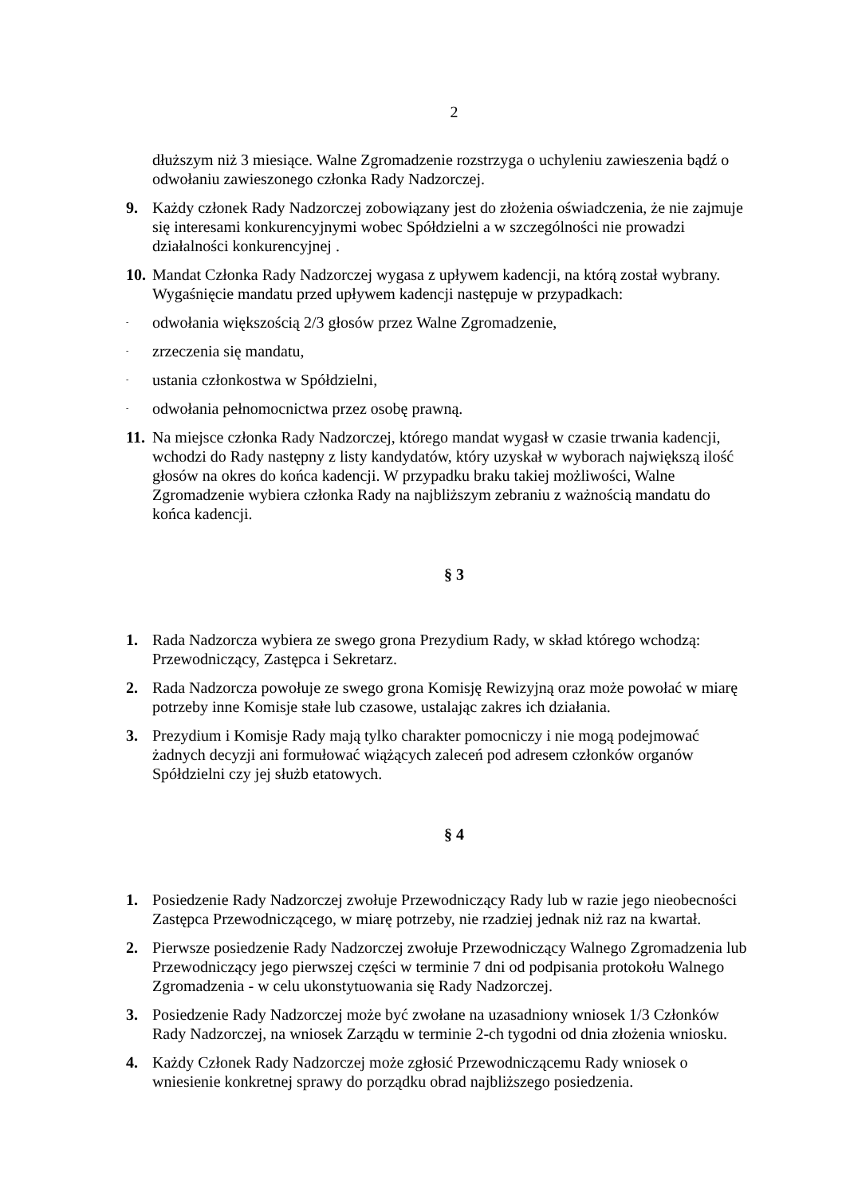2
dłuższym niż 3 miesiące. Walne Zgromadzenie rozstrzyga o uchyleniu zawieszenia bądź o odwołaniu zawieszonego członka Rady Nadzorczej.
9. Każdy członek Rady Nadzorczej zobowiązany jest do złożenia oświadczenia, że nie zajmuje się interesami konkurencyjnymi wobec Spółdzielni a w szczególności nie prowadzi działalności konkurencyjnej .
10. Mandat Członka Rady Nadzorczej wygasa z upływem kadencji, na którą został wybrany. Wygaśnięcie mandatu przed upływem kadencji następuje w przypadkach:
- odwołania większością 2/3 głosów przez Walne Zgromadzenie,
- zrzeczenia się mandatu,
- ustania członkostwa w Spółdzielni,
- odwołania pełnomocnictwa przez osobę prawną.
11. Na miejsce członka Rady Nadzorczej, którego mandat wygasł w czasie trwania kadencji, wchodzi do Rady następny z listy kandydatów, który uzyskał w wyborach największą ilość głosów na okres do końca kadencji. W przypadku braku takiej możliwości, Walne Zgromadzenie wybiera członka Rady na najbliższym zebraniu z ważnością mandatu do końca kadencji.
§ 3
1. Rada Nadzorcza wybiera ze swego grona Prezydium Rady, w skład którego wchodzą: Przewodniczący, Zastępca i Sekretarz.
2. Rada Nadzorcza powołuje ze swego grona Komisję Rewizyjną oraz może powołać w miarę potrzeby inne Komisje stałe lub czasowe, ustalając zakres ich działania.
3. Prezydium i Komisje Rady mają tylko charakter pomocniczy i nie mogą podejmować żadnych decyzji ani formułować wiążących zaleceń pod adresem członków organów Spółdzielni czy jej służb etatowych.
§ 4
1. Posiedzenie Rady Nadzorczej zwołuje Przewodniczący Rady lub w razie jego nieobecności Zastępca Przewodniczącego, w miarę potrzeby, nie rzadziej jednak niż raz na kwartał.
2. Pierwsze posiedzenie Rady Nadzorczej zwołuje Przewodniczący Walnego Zgromadzenia lub Przewodniczący jego pierwszej części w terminie 7 dni od podpisania protokołu Walnego Zgromadzenia - w celu ukonstytuowania się Rady Nadzorczej.
3. Posiedzenie Rady Nadzorczej może być zwołane na uzasadniony wniosek 1/3 Członków Rady Nadzorczej, na wniosek Zarządu w terminie 2-ch tygodni od dnia złożenia wniosku.
4. Każdy Członek Rady Nadzorczej może zgłosić Przewodniczącemu Rady wniosek o wniesienie konkretnej sprawy do porządku obrad najbliższego posiedzenia.